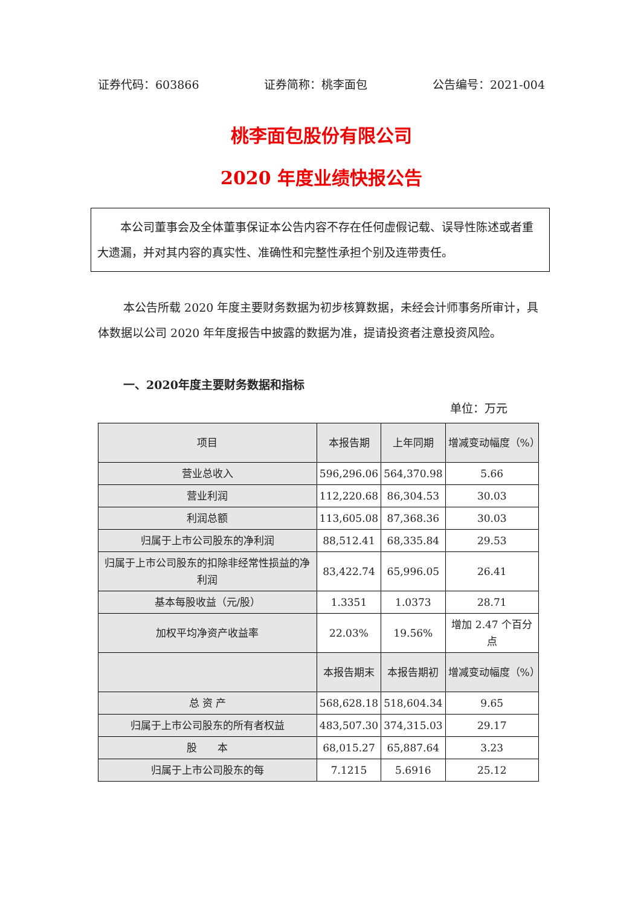证券代码：603866 证券简称：桃李面包 公告编号：2021-004
桃李面包股份有限公司
2020 年度业绩快报公告
　　本公司董事会及全体董事保证本公告内容不存在任何虚假记载、误导性陈述或者重大遗漏，并对其内容的真实性、准确性和完整性承担个别及连带责任。
本公告所载 2020 年度主要财务数据为初步核算数据，未经会计师事务所审计，具体数据以公司 2020 年年度报告中披露的数据为准，提请投资者注意投资风险。
一、2020年度主要财务数据和指标
单位：万元
| 项目 | 本报告期 | 上年同期 | 增减变动幅度（%） |
| --- | --- | --- | --- |
| 营业总收入 | 596,296.06 | 564,370.98 | 5.66 |
| 营业利润 | 112,220.68 | 86,304.53 | 30.03 |
| 利润总额 | 113,605.08 | 87,368.36 | 30.03 |
| 归属于上市公司股东的净利润 | 88,512.41 | 68,335.84 | 29.53 |
| 归属于上市公司股东的扣除非经常性损益的净利润 | 83,422.74 | 65,996.05 | 26.41 |
| 基本每股收益（元/股） | 1.3351 | 1.0373 | 28.71 |
| 加权平均净资产收益率 | 22.03% | 19.56% | 增加 2.47 个百分点 |
| | 本报告期末 | 本报告期初 | 增减变动幅度（%） |
| 总 资 产 | 568,628.18 | 518,604.34 | 9.65 |
| 归属于上市公司股东的所有者权益 | 483,507.30 | 374,315.03 | 29.17 |
| 股 本 | 68,015.27 | 65,887.64 | 3.23 |
| 归属于上市公司股东的每 | 7.1215 | 5.6916 | 25.12 |